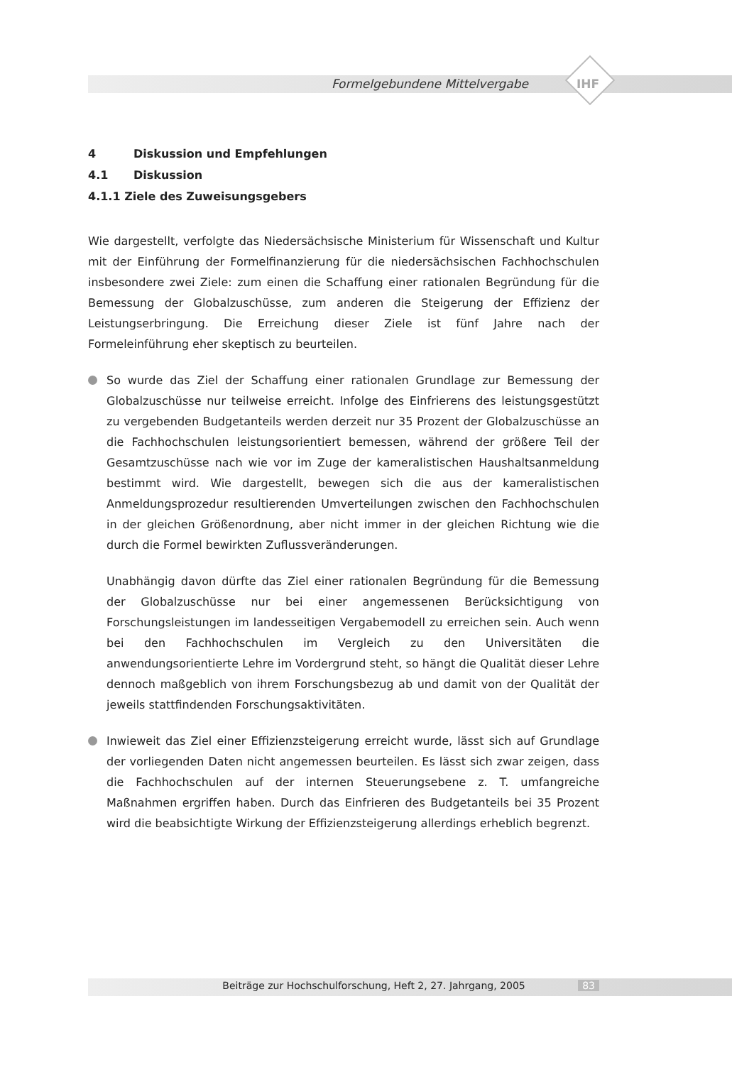Formelgebundene Mittelvergabe
IHF
4 Diskussion und Empfehlungen
4.1 Diskussion
4.1.1 Ziele des Zuweisungsgebers
Wie dargestellt, verfolgte das Niedersächsische Ministerium für Wissenschaft und Kultur mit der Einführung der Formelfinanzierung für die niedersächsischen Fachhochschulen insbesondere zwei Ziele: zum einen die Schaffung einer rationalen Begründung für die Bemessung der Globalzuschüsse, zum anderen die Steigerung der Effizienz der Leistungserbringung. Die Erreichung dieser Ziele ist fünf Jahre nach der Formeleinführung eher skeptisch zu beurteilen.
So wurde das Ziel der Schaffung einer rationalen Grundlage zur Bemessung der Globalzuschüsse nur teilweise erreicht. Infolge des Einfrierens des leistungsgestützt zu vergebenden Budgetanteils werden derzeit nur 35 Prozent der Globalzuschüsse an die Fachhochschulen leistungsorientiert bemessen, während der größere Teil der Gesamtzuschüsse nach wie vor im Zuge der kameralistischen Haushaltsanmeldung bestimmt wird. Wie dargestellt, bewegen sich die aus der kameralistischen Anmeldungsprozedur resultierenden Umverteilungen zwischen den Fachhochschulen in der gleichen Größenordnung, aber nicht immer in der gleichen Richtung wie die durch die Formel bewirkten Zuflussveränderungen.
Unabhängig davon dürfte das Ziel einer rationalen Begründung für die Bemessung der Globalzuschüsse nur bei einer angemessenen Berücksichtigung von Forschungsleistungen im landesseitigen Vergabemodell zu erreichen sein. Auch wenn bei den Fachhochschulen im Vergleich zu den Universitäten die anwendungsorientierte Lehre im Vordergrund steht, so hängt die Qualität dieser Lehre dennoch maßgeblich von ihrem Forschungsbezug ab und damit von der Qualität der jeweils stattfindenden Forschungsaktivitäten.
Inwieweit das Ziel einer Effizienzsteigerung erreicht wurde, lässt sich auf Grundlage der vorliegenden Daten nicht angemessen beurteilen. Es lässt sich zwar zeigen, dass die Fachhochschulen auf der internen Steuerungsebene z. T. umfangreiche Maßnahmen ergriffen haben. Durch das Einfrieren des Budgetanteils bei 35 Prozent wird die beabsichtigte Wirkung der Effizienzsteigerung allerdings erheblich begrenzt.
Beiträge zur Hochschulforschung, Heft 2, 27. Jahrgang, 2005 83